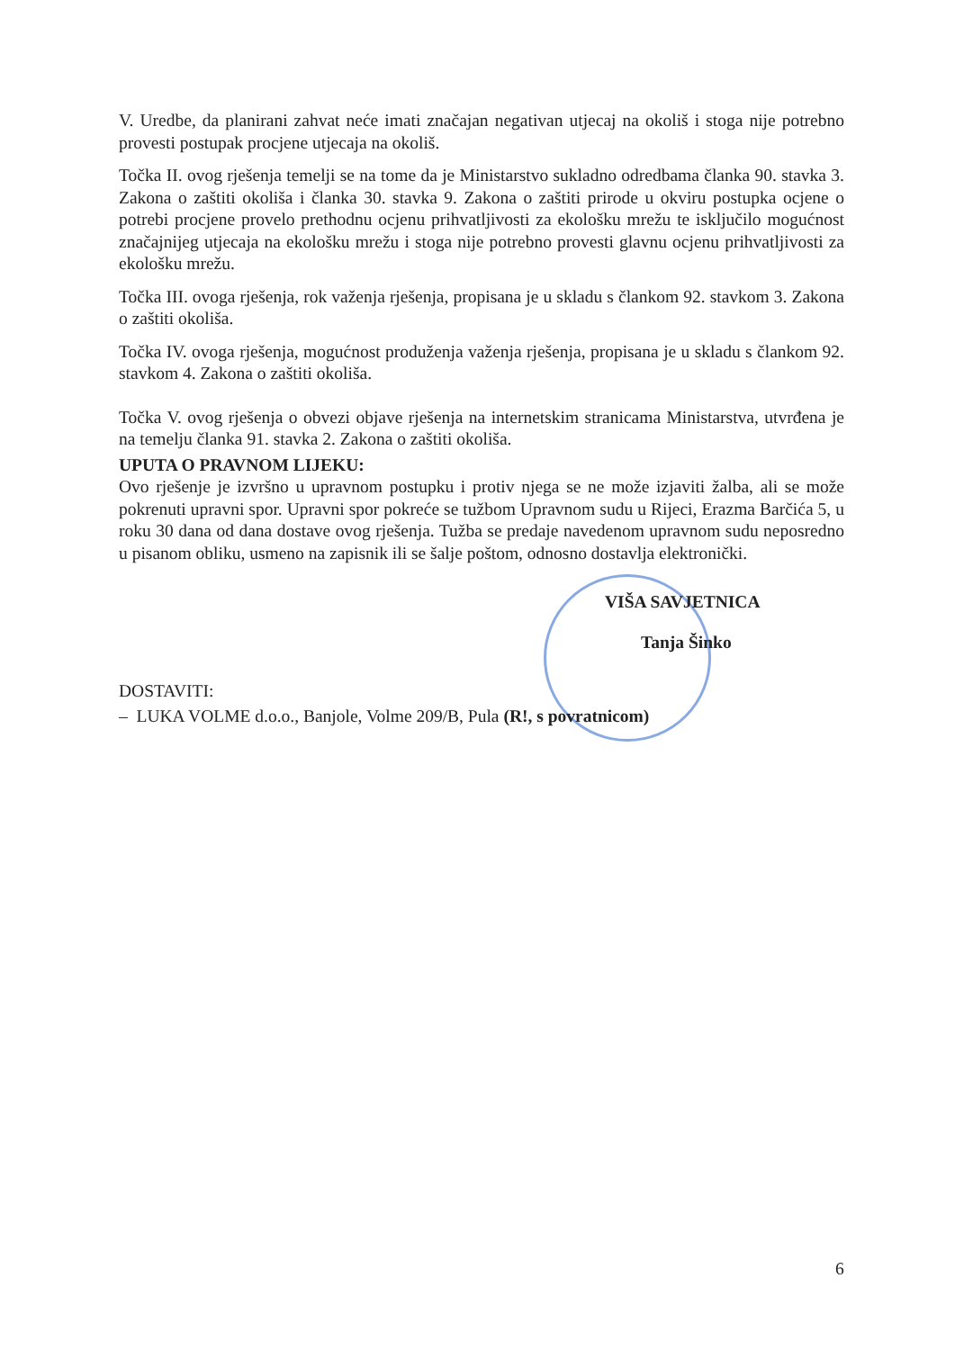V. Uredbe, da planirani zahvat neće imati značajan negativan utjecaj na okoliš i stoga nije potrebno provesti postupak procjene utjecaja na okoliš.
Točka II. ovog rješenja temelji se na tome da je Ministarstvo sukladno odredbama članka 90. stavka 3. Zakona o zaštiti okoliša i članka 30. stavka 9. Zakona o zaštiti prirode u okviru postupka ocjene o potrebi procjene provelo prethodnu ocjenu prihvatljivosti za ekološku mrežu te isključilo mogućnost značajnijeg utjecaja na ekološku mrežu i stoga nije potrebno provesti glavnu ocjenu prihvatljivosti za ekološku mrežu.
Točka III. ovoga rješenja, rok važenja rješenja, propisana je u skladu s člankom 92. stavkom 3. Zakona o zaštiti okoliša.
Točka IV. ovoga rješenja, mogućnost produženja važenja rješenja, propisana je u skladu s člankom 92. stavkom 4. Zakona o zaštiti okoliša.
Točka V. ovog rješenja o obvezi objave rješenja na internetskim stranicama Ministarstva, utvrđena je na temelju članka 91. stavka 2. Zakona o zaštiti okoliša.
UPUTA O PRAVNOM LIJEKU:
Ovo rješenje je izvršno u upravnom postupku i protiv njega se ne može izjaviti žalba, ali se može pokrenuti upravni spor. Upravni spor pokreće se tužbom Upravnom sudu u Rijeci, Erazma Barčića 5, u roku 30 dana od dana dostave ovog rješenja. Tužba se predaje navedenom upravnom sudu neposredno u pisanom obliku, usmeno na zapisnik ili se šalje poštom, odnosno dostavlja elektronički.
VIŠA SAVJETNICA
Tanja Šinko
DOSTAVITI:
– LUKA VOLME d.o.o., Banjole, Volme 209/B, Pula (R!, s povratnicom)
6